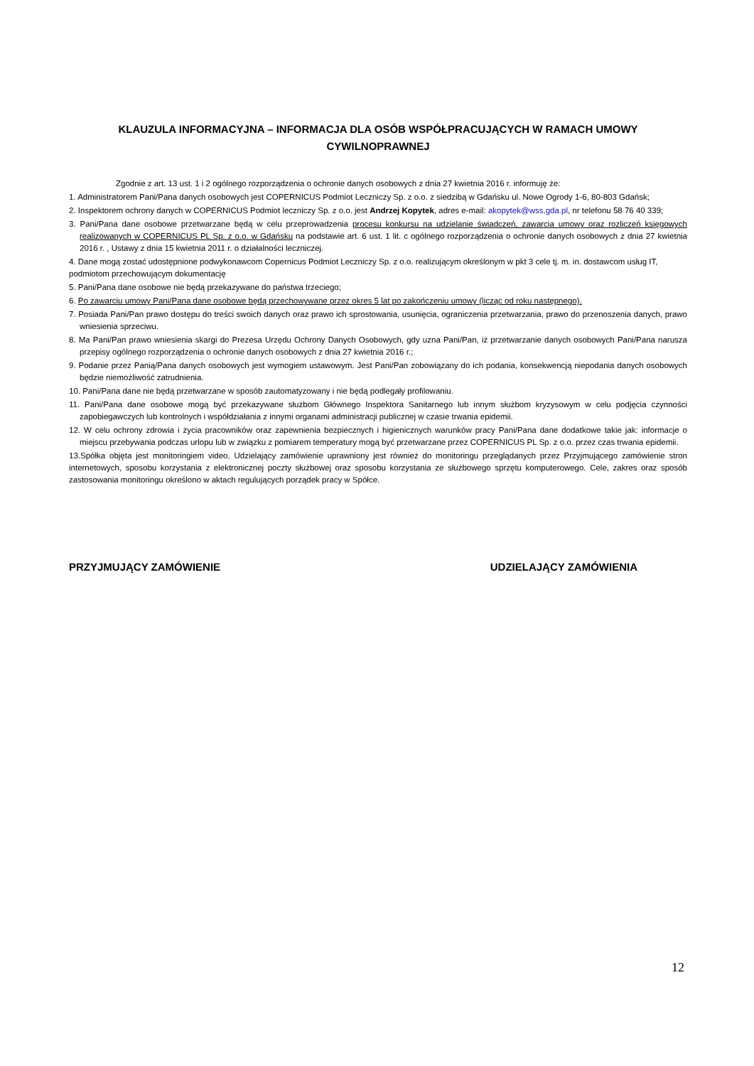KLAUZULA INFORMACYJNA – INFORMACJA DLA OSÓB WSPÓŁPRACUJĄCYCH W RAMACH UMOWY CYWILNOPRAWNEJ
Zgodnie z art. 13 ust. 1 i 2 ogólnego rozporządzenia o ochronie danych osobowych z dnia 27 kwietnia 2016 r. informuję że:
1. Administratorem Pani/Pana danych osobowych jest COPERNICUS Podmiot Leczniczy Sp. z o.o. z siedzibą w Gdańsku ul. Nowe Ogrody 1-6, 80-803 Gdańsk;
2. Inspektorem ochrony danych w COPERNICUS Podmiot leczniczy Sp. z o.o. jest Andrzej Kopytek, adres e-mail: akopytek@wss.gda.pl, nr telefonu 58 76 40 339;
3. Pani/Pana dane osobowe przetwarzane będą w celu przeprowadzenia procesu konkursu na udzielanie świadczeń, zawarcia umowy oraz rozliczeń księgowych realizowanych w COPERNICUS PL Sp. z o.o. w Gdańsku na podstawie art. 6 ust. 1 lit. c ogólnego rozporządzenia o ochronie danych osobowych z dnia 27 kwietnia 2016 r. , Ustawy z dnia 15 kwietnia 2011 r. o działalności leczniczej.
4. Dane mogą zostać udostępnione podwykonawcom Copernicus Podmiot Leczniczy Sp. z o.o. realizującym określonym w pkt 3 cele tj. m. in. dostawcom usług IT, podmiotom przechowującym dokumentację
5. Pani/Pana dane osobowe nie będą przekazywane do państwa trzeciego;
6. Po zawarciu umowy Pani/Pana dane osobowe będą przechowywane przez okres 5 lat po zakończeniu umowy (licząc od roku następnego).
7. Posiada Pani/Pan prawo dostępu do treści swoich danych oraz prawo ich sprostowania, usunięcia, ograniczenia przetwarzania, prawo do przenoszenia danych, prawo wniesienia sprzeciwu.
8. Ma Pani/Pan prawo wniesienia skargi do Prezesa Urzędu Ochrony Danych Osobowych, gdy uzna Pani/Pan, iż przetwarzanie danych osobowych Pani/Pana narusza przepisy ogólnego rozporządzenia o ochronie danych osobowych z dnia 27 kwietnia 2016 r.;
9. Podanie przez Panią/Pana danych osobowych jest wymogiem ustawowym. Jest Pani/Pan zobowiązany do ich podania, konsekwencją niepodania danych osobowych będzie niemożliwość zatrudnienia.
10. Pani/Pana dane nie będą przetwarzane w sposób zautomatyzowany i nie będą podlegały profilowaniu.
11. Pani/Pana dane osobowe mogą być przekazywane służbom Głównego Inspektora Sanitarnego lub innym służbom kryzysowym w celu podjęcia czynności zapobiegawczych lub kontrolnych i współdziałania z innymi organami administracji publicznej w czasie trwania epidemii.
12. W celu ochrony zdrowia i życia pracowników oraz zapewnienia bezpiecznych i higienicznych warunków pracy Pani/Pana dane dodatkowe takie jak: informacje o miejscu przebywania podczas urlopu lub w związku z pomiarem temperatury mogą być przetwarzane przez COPERNICUS PL Sp. z o.o. przez czas trwania epidemii.
13.Spółka objęta jest monitoringiem video. Udzielający zamówienie uprawniony jest również do monitoringu przeglądanych przez Przyjmującego zamówienie stron internetowych, sposobu korzystania z elektronicznej poczty służbowej oraz sposobu korzystania ze służbowego sprzętu komputerowego. Cele, zakres oraz sposób zastosowania monitoringu określono w aktach regulujących porządek pracy w Spółce.
PRZYJMUJĄCY ZAMÓWIENIE UDZIELAJĄCY ZAMÓWIENIA
12